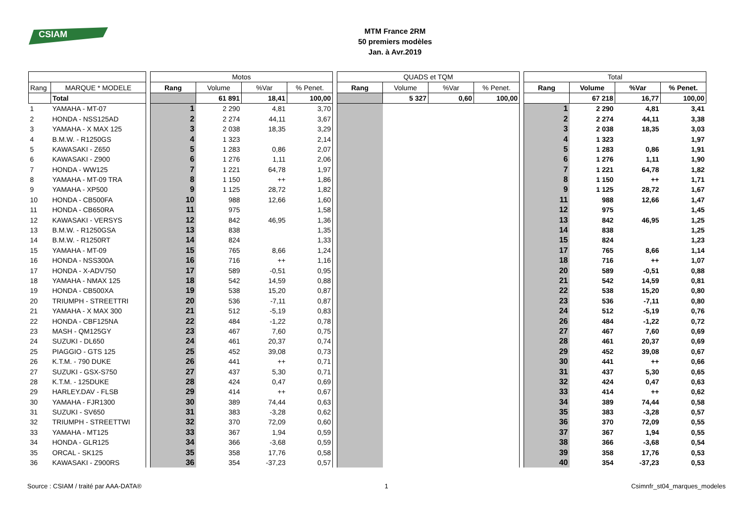CSIAM
MTM France 2RM
50 premiers modèles
Jan. à Avr.2019
| | | | Motos | | | | | QUADS et TQM | | | | | Total | | | |
| Rang | MARQUE * MODELE | | Rang | Volume | %Var | % Penet. | | Rang | Volume | %Var | % Penet. | | Rang | Volume | %Var | % Penet. |
| | Total | | | 61 891 | 18,41 | 100,00 | | | 5 327 | 0,60 | 100,00 | | | 67 218 | 16,77 | 100,00 |
| 1 | YAMAHA - MT-07 | | 1 | 2 290 | 4,81 | 3,70 | | | | | | | 1 | 2 290 | 4,81 | 3,41 |
| 2 | HONDA - NSS125AD | | 2 | 2 274 | 44,11 | 3,67 | | | | | | | 2 | 2 274 | 44,11 | 3,38 |
| 3 | YAMAHA - X MAX 125 | | 3 | 2 038 | 18,35 | 3,29 | | | | | | | 3 | 2 038 | 18,35 | 3,03 |
| 4 | B.M.W. - R1250GS | | 4 | 1 323 | | 2,14 | | | | | | | 4 | 1 323 | | 1,97 |
| 5 | KAWASAKI - Z650 | | 5 | 1 283 | 0,86 | 2,07 | | | | | | | 5 | 1 283 | 0,86 | 1,91 |
| 6 | KAWASAKI - Z900 | | 6 | 1 276 | 1,11 | 2,06 | | | | | | | 6 | 1 276 | 1,11 | 1,90 |
| 7 | HONDA - WW125 | | 7 | 1 221 | 64,78 | 1,97 | | | | | | | 7 | 1 221 | 64,78 | 1,82 |
| 8 | YAMAHA - MT-09 TRA | | 8 | 1 150 | ++ | 1,86 | | | | | | | 8 | 1 150 | ++ | 1,71 |
| 9 | YAMAHA - XP500 | | 9 | 1 125 | 28,72 | 1,82 | | | | | | | 9 | 1 125 | 28,72 | 1,67 |
| 10 | HONDA - CB500FA | | 10 | 988 | 12,66 | 1,60 | | | | | | | 11 | 988 | 12,66 | 1,47 |
| 11 | HONDA - CB650RA | | 11 | 975 | | 1,58 | | | | | | | 12 | 975 | | 1,45 |
| 12 | KAWASAKI - VERSYS | | 12 | 842 | 46,95 | 1,36 | | | | | | | 13 | 842 | 46,95 | 1,25 |
| 13 | B.M.W. - R1250GSA | | 13 | 838 | | 1,35 | | | | | | | 14 | 838 | | 1,25 |
| 14 | B.M.W. - R1250RT | | 14 | 824 | | 1,33 | | | | | | | 15 | 824 | | 1,23 |
| 15 | YAMAHA - MT-09 | | 15 | 765 | 8,66 | 1,24 | | | | | | | 17 | 765 | 8,66 | 1,14 |
| 16 | HONDA - NSS300A | | 16 | 716 | ++ | 1,16 | | | | | | | 18 | 716 | ++ | 1,07 |
| 17 | HONDA - X-ADV750 | | 17 | 589 | -0,51 | 0,95 | | | | | | | 20 | 589 | -0,51 | 0,88 |
| 18 | YAMAHA - NMAX 125 | | 18 | 542 | 14,59 | 0,88 | | | | | | | 21 | 542 | 14,59 | 0,81 |
| 19 | HONDA - CB500XA | | 19 | 538 | 15,20 | 0,87 | | | | | | | 22 | 538 | 15,20 | 0,80 |
| 20 | TRIUMPH - STREETTRI | | 20 | 536 | -7,11 | 0,87 | | | | | | | 23 | 536 | -7,11 | 0,80 |
| 21 | YAMAHA - X MAX 300 | | 21 | 512 | -5,19 | 0,83 | | | | | | | 24 | 512 | -5,19 | 0,76 |
| 22 | HONDA - CBF125NA | | 22 | 484 | -1,22 | 0,78 | | | | | | | 26 | 484 | -1,22 | 0,72 |
| 23 | MASH - QM125GY | | 23 | 467 | 7,60 | 0,75 | | | | | | | 27 | 467 | 7,60 | 0,69 |
| 24 | SUZUKI - DL650 | | 24 | 461 | 20,37 | 0,74 | | | | | | | 28 | 461 | 20,37 | 0,69 |
| 25 | PIAGGIO - GTS 125 | | 25 | 452 | 39,08 | 0,73 | | | | | | | 29 | 452 | 39,08 | 0,67 |
| 26 | K.T.M. - 790 DUKE | | 26 | 441 | ++ | 0,71 | | | | | | | 30 | 441 | ++ | 0,66 |
| 27 | SUZUKI - GSX-S750 | | 27 | 437 | 5,30 | 0,71 | | | | | | | 31 | 437 | 5,30 | 0,65 |
| 28 | K.T.M. - 125DUKE | | 28 | 424 | 0,47 | 0,69 | | | | | | | 32 | 424 | 0,47 | 0,63 |
| 29 | HARLEY.DAV - FLSB | | 29 | 414 | ++ | 0,67 | | | | | | | 33 | 414 | ++ | 0,62 |
| 30 | YAMAHA - FJR1300 | | 30 | 389 | 74,44 | 0,63 | | | | | | | 34 | 389 | 74,44 | 0,58 |
| 31 | SUZUKI - SV650 | | 31 | 383 | -3,28 | 0,62 | | | | | | | 35 | 383 | -3,28 | 0,57 |
| 32 | TRIUMPH - STREETTWI | | 32 | 370 | 72,09 | 0,60 | | | | | | | 36 | 370 | 72,09 | 0,55 |
| 33 | YAMAHA - MT125 | | 33 | 367 | 1,94 | 0,59 | | | | | | | 37 | 367 | 1,94 | 0,55 |
| 34 | HONDA - GLR125 | | 34 | 366 | -3,68 | 0,59 | | | | | | | 38 | 366 | -3,68 | 0,54 |
| 35 | ORCAL - SK125 | | 35 | 358 | 17,76 | 0,58 | | | | | | | 39 | 358 | 17,76 | 0,53 |
| 36 | KAWASAKI - Z900RS | | 36 | 354 | -37,23 | 0,57 | | | | | | | 40 | 354 | -37,23 | 0,53 |
Source : CSIAM / traité par AAA-DATA® 1 Csimnfr_st04_marques_modeles